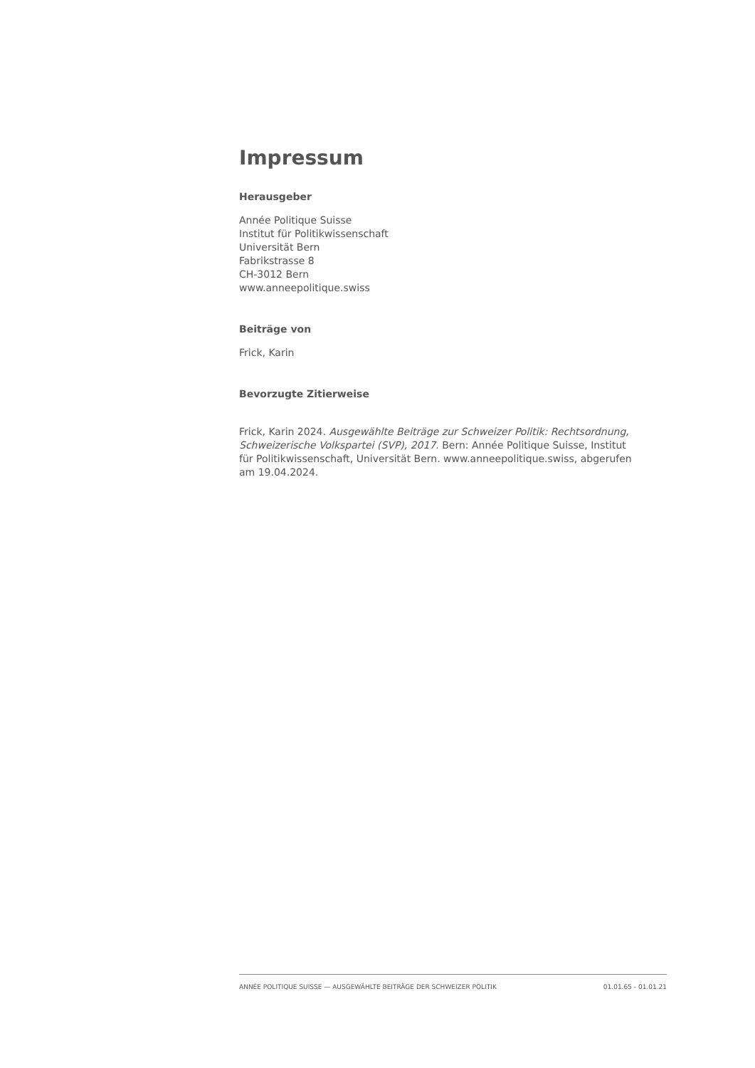Impressum
Herausgeber
Année Politique Suisse
Institut für Politikwissenschaft
Universität Bern
Fabrikstrasse 8
CH-3012 Bern
www.anneepolitique.swiss
Beiträge von
Frick, Karin
Bevorzugte Zitierweise
Frick, Karin 2024. Ausgewählte Beiträge zur Schweizer Politik: Rechtsordnung, Schweizerische Volkspartei (SVP), 2017. Bern: Année Politique Suisse, Institut für Politikwissenschaft, Universität Bern. www.anneepolitique.swiss, abgerufen am 19.04.2024.
ANNÉE POLITIQUE SUISSE — AUSGEWÄHLTE BEITRÄGE DER SCHWEIZER POLITIK 01.01.65 - 01.01.21